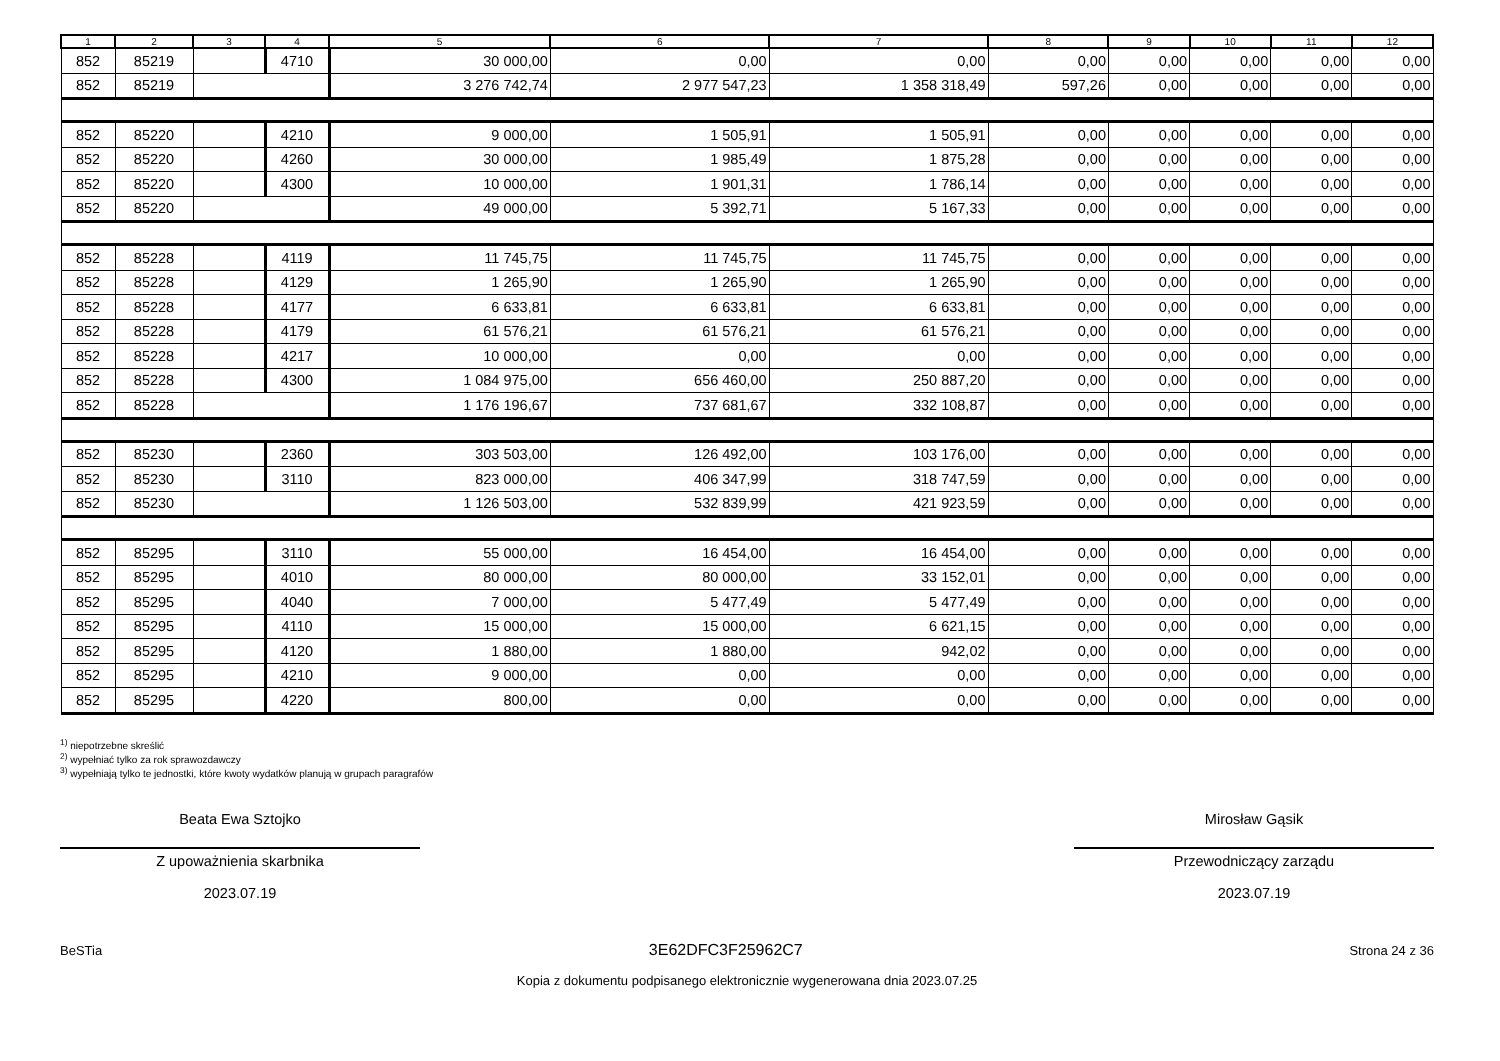| 1 | 2 | 3 | 4 | 5 | 6 | 7 | 8 | 9 | 10 | 11 | 12 |
| --- | --- | --- | --- | --- | --- | --- | --- | --- | --- | --- | --- |
| 852 | 85219 | | 4710 | 30 000,00 | 0,00 | 0,00 | 0,00 | 0,00 | 0,00 | 0,00 | 0,00 |
| 852 | 85219 | | | 3 276 742,74 | 2 977 547,23 | 1 358 318,49 | 597,26 | 0,00 | 0,00 | 0,00 | 0,00 |
| 852 | 85220 | | 4210 | 9 000,00 | 1 505,91 | 1 505,91 | 0,00 | 0,00 | 0,00 | 0,00 | 0,00 |
| 852 | 85220 | | 4260 | 30 000,00 | 1 985,49 | 1 875,28 | 0,00 | 0,00 | 0,00 | 0,00 | 0,00 |
| 852 | 85220 | | 4300 | 10 000,00 | 1 901,31 | 1 786,14 | 0,00 | 0,00 | 0,00 | 0,00 | 0,00 |
| 852 | 85220 | | | 49 000,00 | 5 392,71 | 5 167,33 | 0,00 | 0,00 | 0,00 | 0,00 | 0,00 |
| 852 | 85228 | | 4119 | 11 745,75 | 11 745,75 | 11 745,75 | 0,00 | 0,00 | 0,00 | 0,00 | 0,00 |
| 852 | 85228 | | 4129 | 1 265,90 | 1 265,90 | 1 265,90 | 0,00 | 0,00 | 0,00 | 0,00 | 0,00 |
| 852 | 85228 | | 4177 | 6 633,81 | 6 633,81 | 6 633,81 | 0,00 | 0,00 | 0,00 | 0,00 | 0,00 |
| 852 | 85228 | | 4179 | 61 576,21 | 61 576,21 | 61 576,21 | 0,00 | 0,00 | 0,00 | 0,00 | 0,00 |
| 852 | 85228 | | 4217 | 10 000,00 | 0,00 | 0,00 | 0,00 | 0,00 | 0,00 | 0,00 | 0,00 |
| 852 | 85228 | | 4300 | 1 084 975,00 | 656 460,00 | 250 887,20 | 0,00 | 0,00 | 0,00 | 0,00 | 0,00 |
| 852 | 85228 | | | 1 176 196,67 | 737 681,67 | 332 108,87 | 0,00 | 0,00 | 0,00 | 0,00 | 0,00 |
| 852 | 85230 | | 2360 | 303 503,00 | 126 492,00 | 103 176,00 | 0,00 | 0,00 | 0,00 | 0,00 | 0,00 |
| 852 | 85230 | | 3110 | 823 000,00 | 406 347,99 | 318 747,59 | 0,00 | 0,00 | 0,00 | 0,00 | 0,00 |
| 852 | 85230 | | | 1 126 503,00 | 532 839,99 | 421 923,59 | 0,00 | 0,00 | 0,00 | 0,00 | 0,00 |
| 852 | 85295 | | 3110 | 55 000,00 | 16 454,00 | 16 454,00 | 0,00 | 0,00 | 0,00 | 0,00 | 0,00 |
| 852 | 85295 | | 4010 | 80 000,00 | 80 000,00 | 33 152,01 | 0,00 | 0,00 | 0,00 | 0,00 | 0,00 |
| 852 | 85295 | | 4040 | 7 000,00 | 5 477,49 | 5 477,49 | 0,00 | 0,00 | 0,00 | 0,00 | 0,00 |
| 852 | 85295 | | 4110 | 15 000,00 | 15 000,00 | 6 621,15 | 0,00 | 0,00 | 0,00 | 0,00 | 0,00 |
| 852 | 85295 | | 4120 | 1 880,00 | 1 880,00 | 942,02 | 0,00 | 0,00 | 0,00 | 0,00 | 0,00 |
| 852 | 85295 | | 4210 | 9 000,00 | 0,00 | 0,00 | 0,00 | 0,00 | 0,00 | 0,00 | 0,00 |
| 852 | 85295 | | 4220 | 800,00 | 0,00 | 0,00 | 0,00 | 0,00 | 0,00 | 0,00 | 0,00 |
<sup>1)</sup> niepotrzebne skreślić
<sup>2)</sup> wypełniać tylko za rok sprawozdawczy
<sup>3)</sup> wypełniają tylko te jednostki, które kwoty wydatków planują w grupach paragrafów
Beata Ewa Sztojko
Z upoważnienia skarbnika
2023.07.19
Mirosław Gąsik
Przewodniczący zarządu
2023.07.19
BeSTia 3E62DFC3F25962C7 Strona 24 z 36
Kopia z dokumentu podpisanego elektronicznie wygenerowana dnia 2023.07.25